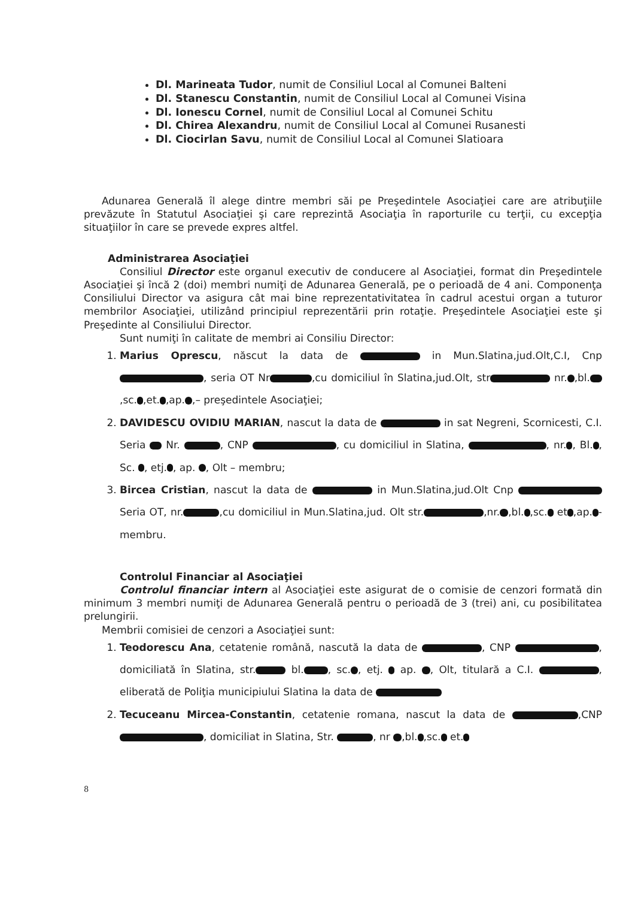Dl. Marineata Tudor, numit de Consiliul Local al Comunei Balteni
Dl. Stanescu Constantin, numit de Consiliul Local al Comunei Visina
Dl. Ionescu Cornel, numit de Consiliul Local al Comunei Schitu
Dl. Chirea Alexandru, numit de Consiliul Local al Comunei Rusanesti
Dl. Ciocirlan Savu, numit de Consiliul Local al Comunei Slatioara
Adunarea Generală îl alege dintre membri săi pe Preşedintele Asociaţiei care are atribuţiile prevăzute în Statutul Asociaţiei şi care reprezintă Asociaţia în raporturile cu terţii, cu excepţia situaţiilor în care se prevede expres altfel.
Administrarea Asociaţiei
Consiliul Director este organul executiv de conducere al Asociaţiei, format din Preşedintele Asociaţiei şi încă 2 (doi) membri numiţi de Adunarea Generală, pe o perioadă de 4 ani. Componenţa Consiliului Director va asigura cât mai bine reprezentativitatea în cadrul acestui organ a tuturor membrilor Asociaţiei, utilizând principiul reprezentării prin rotaţie. Preşedintele Asociaţiei este şi Preşedinte al Consiliului Director.
Sunt numiţi în calitate de membri ai Consiliu Director:
1. Marius Oprescu, născut la data de in Mun.Slatina,jud.Olt,C.I, Cnp , seria OT Nr ,cu domiciliul în Slatina,jud.Olt, str nr. ,bl. ,sc. ,et. ,ap. ,– preşedintele Asociaţiei;
2. DAVIDESCU OVIDIU MARIAN, nascut la data de in sat Negreni, Scornicesti, C.I. Seria Nr. , CNP , cu domiciliul in Slatina, , nr. , Bl. , Sc. , etj. , ap. , Olt – membru;
3. Bircea Cristian, nascut la data de in Mun.Slatina,jud.Olt Cnp Seria OT, nr. ,cu domiciliul in Mun.Slatina,jud. Olt str. ,nr. ,bl. ,sc. et ,ap. - membru.
Controlul Financiar al Asociaţiei
Controlul financiar intern al Asociaţiei este asigurat de o comisie de cenzori formată din minimum 3 membri numiţi de Adunarea Generală pentru o perioadă de 3 (trei) ani, cu posibilitatea prelungirii.
Membrii comisiei de cenzori a Asociaţiei sunt:
1. Teodorescu Ana, cetatenie română, nascută la data de , CNP , domiciliată în Slatina, str. bl. , sc. , etj. ap. , Olt, titulară a C.I. , eliberată de Poliţia municipiului Slatina la data de
2. Tecuceanu Mircea-Constantin, cetatenie romana, nascut la data de ,CNP , domiciliat in Slatina, Str. , nr ,bl. ,sc. et.
8